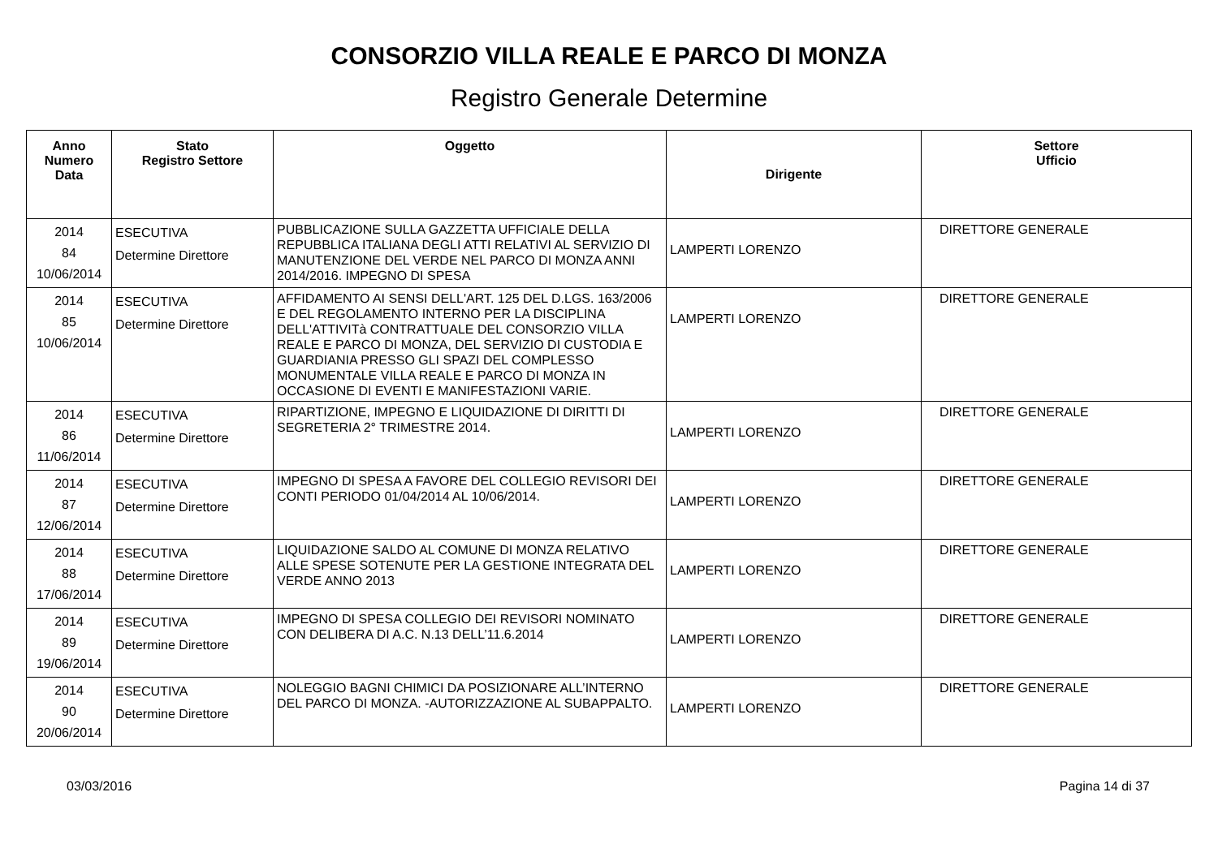CONSORZIO VILLA REALE E PARCO DI MONZA
Registro Generale Determine
| Anno Numero Data | Stato Registro Settore | Oggetto | Dirigente | Settore Ufficio |
| --- | --- | --- | --- | --- |
| 2014 84 10/06/2014 | ESECUTIVA Determine Direttore | PUBBLICAZIONE SULLA GAZZETTA UFFICIALE DELLA REPUBBLICA ITALIANA DEGLI ATTI RELATIVI AL SERVIZIO DI MANUTENZIONE DEL VERDE NEL PARCO DI MONZA ANNI 2014/2016. IMPEGNO DI SPESA | LAMPERTI LORENZO | DIRETTORE GENERALE |
| 2014 85 10/06/2014 | ESECUTIVA Determine Direttore | AFFIDAMENTO AI SENSI DELL'ART. 125 DEL D.LGS. 163/2006 E DEL REGOLAMENTO INTERNO PER LA DISCIPLINA DELL'ATTIVITà CONTRATTUALE DEL CONSORZIO VILLA REALE E PARCO DI MONZA, DEL SERVIZIO DI CUSTODIA E GUARDIANIA PRESSO GLI SPAZI DEL COMPLESSO MONUMENTALE VILLA REALE E PARCO DI MONZA IN OCCASIONE DI EVENTI E MANIFESTAZIONI VARIE. | LAMPERTI LORENZO | DIRETTORE GENERALE |
| 2014 86 11/06/2014 | ESECUTIVA Determine Direttore | RIPARTIZIONE, IMPEGNO E LIQUIDAZIONE DI DIRITTI DI SEGRETERIA 2° TRIMESTRE 2014. | LAMPERTI LORENZO | DIRETTORE GENERALE |
| 2014 87 12/06/2014 | ESECUTIVA Determine Direttore | IMPEGNO DI SPESA A FAVORE DEL COLLEGIO REVISORI DEI CONTI PERIODO 01/04/2014 AL 10/06/2014. | LAMPERTI LORENZO | DIRETTORE GENERALE |
| 2014 88 17/06/2014 | ESECUTIVA Determine Direttore | LIQUIDAZIONE SALDO AL COMUNE DI MONZA RELATIVO ALLE SPESE SOTENUTE PER LA GESTIONE INTEGRATA DEL VERDE ANNO 2013 | LAMPERTI LORENZO | DIRETTORE GENERALE |
| 2014 89 19/06/2014 | ESECUTIVA Determine Direttore | IMPEGNO DI SPESA COLLEGIO DEI REVISORI NOMINATO CON DELIBERA DI A.C. N.13 DELL’11.6.2014 | LAMPERTI LORENZO | DIRETTORE GENERALE |
| 2014 90 20/06/2014 | ESECUTIVA Determine Direttore | NOLEGGIO BAGNI CHIMICI DA POSIZIONARE ALL’INTERNO DEL PARCO DI MONZA. -AUTORIZZAZIONE AL SUBAPPALTO. | LAMPERTI LORENZO | DIRETTORE GENERALE |
03/03/2016 Pagina 14 di 37